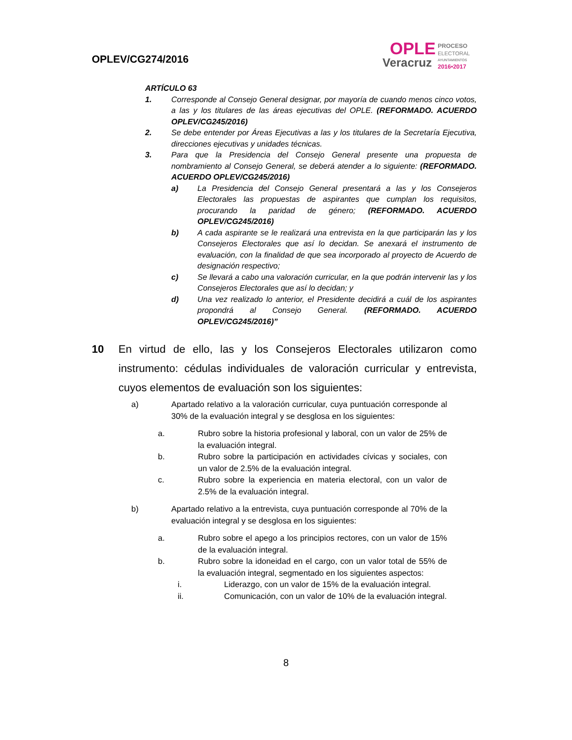OPLEV/CG274/2016
OPLE
PROCESO
ELECTORAL
Veracruz
AYUNTAMIENTOS
2016•2017
ARTÍCULO 63
1. Corresponde al Consejo General designar, por mayoría de cuando menos cinco votos, a las y los titulares de las áreas ejecutivas del OPLE. (REFORMADO. ACUERDO OPLEV/CG245/2016)
2. Se debe entender por Áreas Ejecutivas a las y los titulares de la Secretaría Ejecutiva, direcciones ejecutivas y unidades técnicas.
3. Para que la Presidencia del Consejo General presente una propuesta de nombramiento al Consejo General, se deberá atender a lo siguiente: (REFORMADO. ACUERDO OPLEV/CG245/2016)
a) La Presidencia del Consejo General presentará a las y los Consejeros Electorales las propuestas de aspirantes que cumplan los requisitos, procurando la paridad de género; (REFORMADO. ACUERDO OPLEV/CG245/2016)
b) A cada aspirante se le realizará una entrevista en la que participarán las y los Consejeros Electorales que así lo decidan. Se anexará el instrumento de evaluación, con la finalidad de que sea incorporado al proyecto de Acuerdo de designación respectivo;
c) Se llevará a cabo una valoración curricular, en la que podrán intervenir las y los Consejeros Electorales que así lo decidan; y
d) Una vez realizado lo anterior, el Presidente decidirá a cuál de los aspirantes propondrá al Consejo General. (REFORMADO. ACUERDO OPLEV/CG245/2016)”
10 En virtud de ello, las y los Consejeros Electorales utilizaron como instrumento: cédulas individuales de valoración curricular y entrevista, cuyos elementos de evaluación son los siguientes:
a) Apartado relativo a la valoración curricular, cuya puntuación corresponde al 30% de la evaluación integral y se desglosa en los siguientes:
a. Rubro sobre la historia profesional y laboral, con un valor de 25% de la evaluación integral.
b. Rubro sobre la participación en actividades cívicas y sociales, con un valor de 2.5% de la evaluación integral.
c. Rubro sobre la experiencia en materia electoral, con un valor de 2.5% de la evaluación integral.
b) Apartado relativo a la entrevista, cuya puntuación corresponde al 70% de la evaluación integral y se desglosa en los siguientes:
a. Rubro sobre el apego a los principios rectores, con un valor de 15% de la evaluación integral.
b. Rubro sobre la idoneidad en el cargo, con un valor total de 55% de la evaluación integral, segmentado en los siguientes aspectos:
i. Liderazgo, con un valor de 15% de la evaluación integral.
ii. Comunicación, con un valor de 10% de la evaluación integral.
8